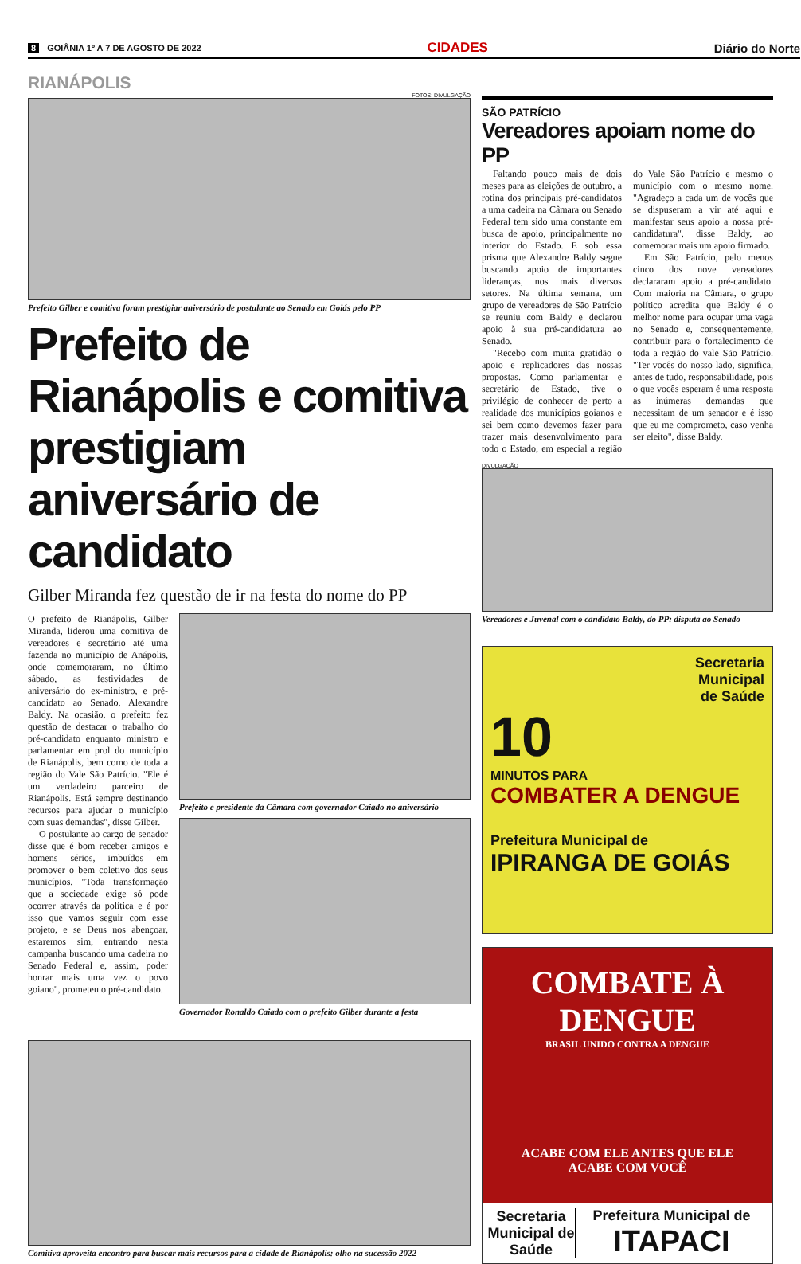8 GOIÂNIA 1º A 7 DE AGOSTO DE 2022 CIDADES Diário do Norte
RIANÁPOLIS
FOTOS: DIVULGAÇÃO
Prefeito Gilber e comitiva foram prestigiar aniversário de postulante ao Senado em Goiás pelo PP
Prefeito de Rianápolis e comitiva prestigiam aniversário de candidato
Gilber Miranda fez questão de ir na festa do nome do PP
O prefeito de Rianápolis, Gilber Miranda, liderou uma comitiva de vereadores e secretário até uma fazenda no município de Anápolis, onde comemoraram, no último sábado, as festividades de aniversário do ex-ministro, e pré-candidato ao Senado, Alexandre Baldy. Na ocasião, o prefeito fez questão de destacar o trabalho do pré-candidato enquanto ministro e parlamentar em prol do município de Rianápolis, bem como de toda a região do Vale São Patrício. "Ele é um verdadeiro parceiro de Rianápolis. Está sempre destinando recursos para ajudar o município com suas demandas", disse Gilber.
O postulante ao cargo de senador disse que é bom receber amigos e homens sérios, imbuídos em promover o bem coletivo dos seus municípios. "Toda transformação que a sociedade exige só pode ocorrer através da política e é por isso que vamos seguir com esse projeto, e se Deus nos abençoar, estaremos sim, entrando nesta campanha buscando uma cadeira no Senado Federal e, assim, poder honrar mais uma vez o povo goiano", prometeu o pré-candidato.
Prefeito e presidente da Câmara com governador Caiado no aniversário
Governador Ronaldo Caiado com o prefeito Gilber durante a festa
Comitiva aproveita encontro para buscar mais recursos para a cidade de Rianápolis: olho na sucessão 2022
SÃO PATRÍCIO
Vereadores apoiam nome do PP
Faltando pouco mais de dois meses para as eleições de outubro, a rotina dos principais pré-candidatos a uma cadeira na Câmara ou Senado Federal tem sido uma constante em busca de apoio, principalmente no interior do Estado. E sob essa prisma que Alexandre Baldy segue buscando apoio de importantes lideranças, nos mais diversos setores. Na última semana, um grupo de vereadores de São Patrício se reuniu com Baldy e declarou apoio à sua pré-candidatura ao Senado.
"Recebo com muita gratidão o apoio e replicadores das nossas propostas. Como parlamentar e secretário de Estado, tive o privilégio de conhecer de perto a realidade dos municípios goianos e sei bem como devemos fazer para trazer mais desenvolvimento para todo o Estado, em especial a região do Vale São Patrício e mesmo o município com o mesmo nome. "Agradeço a cada um de vocês que se dispuseram a vir até aqui e manifestar seus apoio a nossa pré-candidatura", disse Baldy, ao comemorar mais um apoio firmado.
Em São Patrício, pelo menos cinco dos nove vereadores declararam apoio a pré-candidato. Com maioria na Câmara, o grupo político acredita que Baldy é o melhor nome para ocupar uma vaga no Senado e, consequentemente, contribuir para o fortalecimento de toda a região do vale São Patrício. "Ter vocês do nosso lado, significa, antes de tudo, responsabilidade, pois o que vocês esperam é uma resposta as inúmeras demandas que necessitam de um senador e é isso que eu me comprometo, caso venha ser eleito", disse Baldy.
DIVULGAÇÃO
Vereadores e Juvenal com o candidato Baldy, do PP: disputa ao Senado
Secretaria
Municipal
de Saúde
10
MINUTOS PARA
COMBATER A DENGUE
Prefeitura Municipal de
IPIRANGA DE GOIÁS
COMBATE À DENGUE
BRASIL UNIDO CONTRA A DENGUE
ACABE COM ELE ANTES QUE ELE ACABE COM VOCÊ
Secretaria Municipal de Saúde
Prefeitura Municipal de
ITAPACI